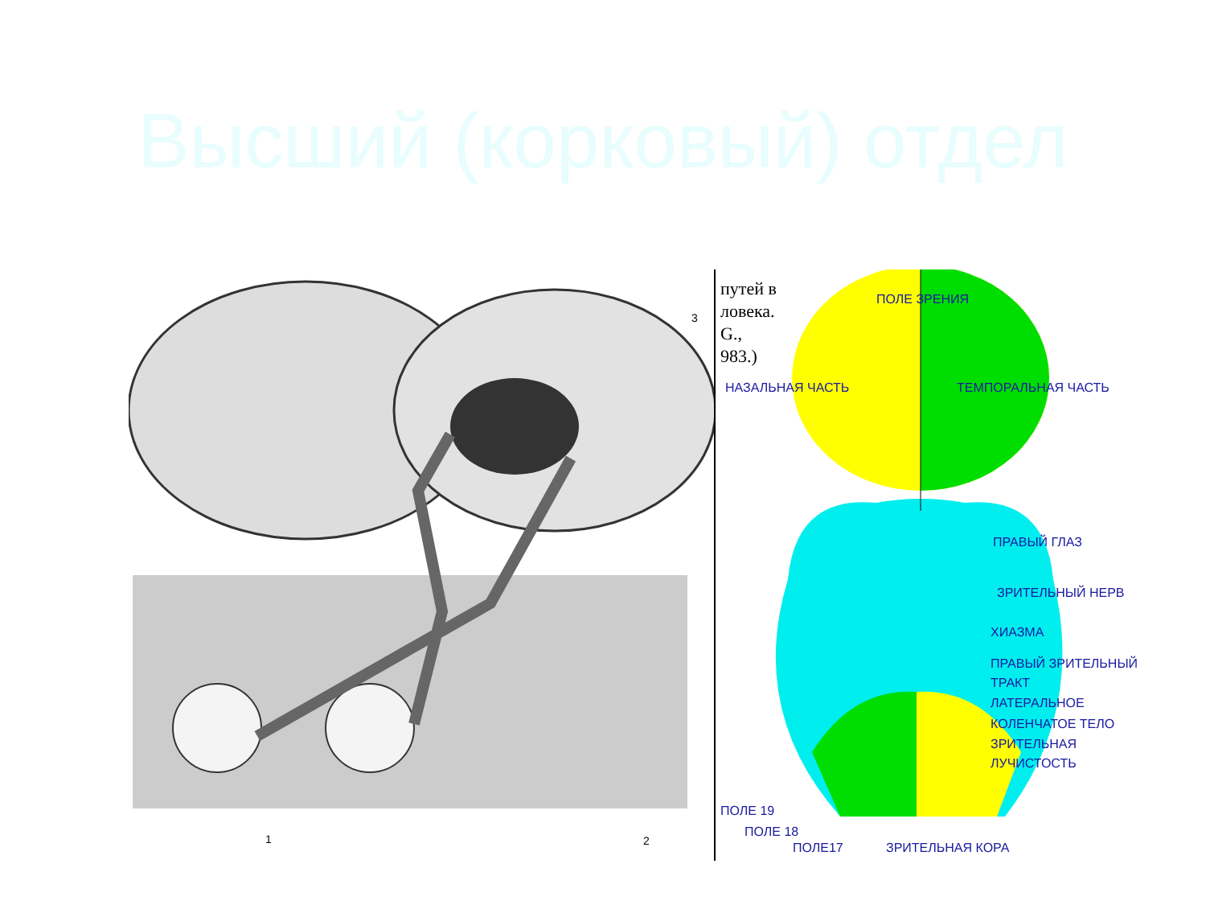Высший (корковый) отдел
1
2
3
путей в
ловека.
G.,
983.)
ПОЛЕ ЗРЕНИЯ
НАЗАЛЬНАЯ ЧАСТЬ ТЕМПОРАЛЬНАЯ ЧАСТЬ
ПРАВЫЙ ГЛАЗ
ЗРИТЕЛЬНЫЙ НЕРВ
ХИАЗМА
ПРАВЫЙ ЗРИТЕЛЬНЫЙ
ТРАКТ
ЛАТЕРАЛЬНОЕ
КОЛЕНЧАТОЕ ТЕЛО
ЗРИТЕЛЬНАЯ
ЛУЧИСТОСТЬ
ПОЛЕ 19
ПОЛЕ 18
ПОЛЕ17 ЗРИТЕЛЬНАЯ КОРА